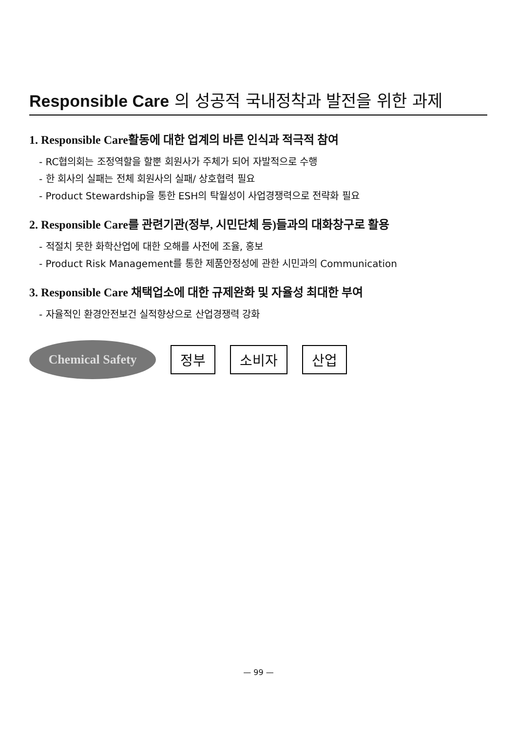Responsible Care 의 성공적 국내정착과 발전을 위한 과제
1. Responsible Care활동에 대한 업계의 바른 인식과 적극적 참여
- RC협의회는 조정역할을 할뿐 회원사가 주체가 되어 자발적으로 수행
- 한 회사의 실패는 전체 회원사의 실패/ 상호협력 필요
- Product Stewardship을 통한 ESH의 탁월성이 사업경쟁력으로 전략화 필요
2. Responsible Care를 관련기관(정부, 시민단체 등)들과의 대화창구로 활용
- 적절치 못한 화학산업에 대한 오해를 사전에 조율, 홍보
- Product Risk Management를 통한 제품안정성에 관한 시민과의 Communication
3. Responsible Care 채택업소에 대한 규제완화 및 자율성 최대한 부여
- 자율적인 환경안전보건 실적향상으로 산업경쟁력 강화
Chemical Safety
정부 소비자 산업
— 99 —